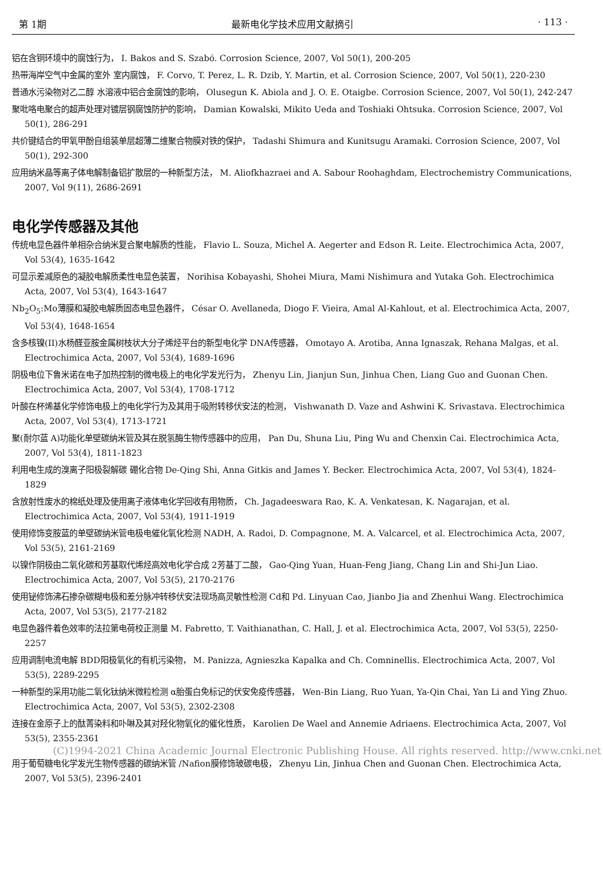第 1期 最新电化学技术应用文献摘引 · 113 ·
铝在含铜环境中的腐蚀行为， I. Bakos and S. Szabó. Corrosion Science, 2007, Vol 50(1), 200-205
热带海岸空气中金属的室外 室内腐蚀， F. Corvo, T. Perez, L. R. Dzib, Y. Martin, et al. Corrosion Science, 2007, Vol 50(1), 220-230
普通水污染物对乙二醇 水溶液中铝合金腐蚀的影响， Olusegun K. Abiola and J. O. E. Otaigbe. Corrosion Science, 2007, Vol 50(1), 242-247
聚吡咯电聚合的超声处理对镀层钢腐蚀防护的影响， Damian Kowalski, Mikito Ueda and Toshiaki Ohtsuka. Corrosion Science, 2007, Vol 50(1), 286-291
共价键结合的甲氧甲酚自组装单层超薄二维聚合物膜对铁的保护， Tadashi Shimura and Kunitsugu Aramaki. Corrosion Science, 2007, Vol 50(1), 292-300
应用纳米晶等离子体电解制备铝扩散层的一种新型方法， M. Aliofkhazraei and A. Sabour Roohaghdam, Electrochemistry Communications, 2007, Vol 9(11), 2686-2691
电化学传感器及其他
传统电显色器件单相杂合纳米复合聚电解质的性能， Flavio L. Souza, Michel A. Aegerter and Edson R. Leite. Electrochimica Acta, 2007, Vol 53(4), 1635-1642
可显示差减原色的凝胶电解质柔性电显色装置， Norihisa Kobayashi, Shohei Miura, Mami Nishimura and Yutaka Goh. Electrochimica Acta, 2007, Vol 53(4), 1643-1647
Nb<sub>2</sub>O<sub>5</sub>:Mo薄膜和凝胶电解质固态电显色器件， César O. Avellaneda, Diogo F. Vieira, Amal Al-Kahlout, et al. Electrochimica Acta, 2007, Vol 53(4), 1648-1654
含多核镍(II)水杨醛亚胺金属树枝状大分子烯烃平台的新型电化学 DNA传感器， Omotayo A. Arotiba, Anna Ignaszak, Rehana Malgas, et al. Electrochimica Acta, 2007, Vol 53(4), 1689-1696
阴极电位下鲁米诺在电子加热控制的微电极上的电化学发光行为， Zhenyu Lin, Jianjun Sun, Jinhua Chen, Liang Guo and Guonan Chen. Electrochimica Acta, 2007, Vol 53(4), 1708-1712
叶酸在杯烯基化学修饰电极上的电化学行为及其用于吸附转移伏安法的检测， Vishwanath D. Vaze and Ashwini K. Srivastava. Electrochimica Acta, 2007, Vol 53(4), 1713-1721
聚(耐尔蓝 A)功能化单壁碳纳米管及其在脱氢酶生物传感器中的应用， Pan Du, Shuna Liu, Ping Wu and Chenxin Cai. Electrochimica Acta, 2007, Vol 53(4), 1811-1823
利用电生成的溴离子阳极裂解碳 硼化合物 De-Qing Shi, Anna Gitkis and James Y. Becker. Electrochimica Acta, 2007, Vol 53(4), 1824-1829
含放射性废水的棉纸处理及使用离子液体电化学回收有用物质， Ch. Jagadeeswara Rao, K. A. Venkatesan, K. Nagarajan, et al. Electrochimica Acta, 2007, Vol 53(4), 1911-1919
使用修饰变胺蓝的单壁碳纳米管电极电催化氧化检测 NADH, A. Radoi, D. Compagnone, M. A. Valcarcel, et al. Electrochimica Acta, 2007, Vol 53(5), 2161-2169
以镍作阴极由二氧化碳和芳基取代烯烃高效电化学合成 2芳基丁二酸， Gao-Qing Yuan, Huan-Feng Jiang, Chang Lin and Shi-Jun Liao. Electrochimica Acta, 2007, Vol 53(5), 2170-2176
使用铋修饰沸石掺杂碳糊电极和差分脉冲转移伏安法现场高灵敏性检测 Cd和 Pd. Linyuan Cao, Jianbo Jia and Zhenhui Wang. Electrochimica Acta, 2007, Vol 53(5), 2177-2182
电显色器件着色效率的法拉第电荷校正测量 M. Fabretto, T. Vaithianathan, C. Hall, J. et al. Electrochimica Acta, 2007, Vol 53(5), 2250-2257
应用调制电流电解 BDD阳极氧化的有机污染物， M. Panizza, Agnieszka Kapalka and Ch. Comninellis. Electrochimica Acta, 2007, Vol 53(5), 2289-2295
一种新型的采用功能二氧化钛纳米微粒检测 α胎蛋白免标记的伏安免疫传感器， Wen-Bin Liang, Ruo Yuan, Ya-Qin Chai, Yan Li and Ying Zhuo. Electrochimica Acta, 2007, Vol 53(5), 2302-2308
连接在金原子上的酞菁染料和卟啉及其对羟化物氧化的催化性质， Karolien De Wael and Annemie Adriaens. Electrochimica Acta, 2007, Vol 53(5), 2355-2361
(C)1994-2021 China Academic Journal Electronic Publishing House. All rights reserved. http://www.cnki.net
用于葡萄糖电化学发光生物传感器的碳纳米管 /Nafion膜修饰玻碳电极， Zhenyu Lin, Jinhua Chen and Guonan Chen. Electrochimica Acta, 2007, Vol 53(5), 2396-2401